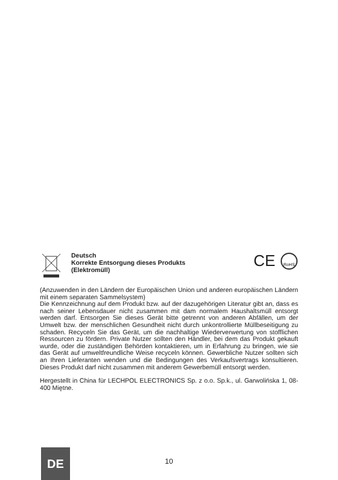Deutsch
Korrekte Entsorgung dieses Produkts
(Elektromüll)
CE
RoHS
(Anzuwenden in den Ländern der Europäischen Union und anderen europäischen Ländern mit einem separaten Sammelsystem)
Die Kennzeichnung auf dem Produkt bzw. auf der dazugehörigen Literatur gibt an, dass es nach seiner Lebensdauer nicht zusammen mit dam normalem Haushaltsmüll entsorgt werden darf. Entsorgen Sie dieses Gerät bitte getrennt von anderen Abfällen, um der Umwelt bzw. der menschlichen Gesundheit nicht durch unkontrollierte Müllbeseitigung zu schaden. Recyceln Sie das Gerät, um die nachhaltige Wiederverwertung von stofflichen Ressourcen zu fördern. Private Nutzer sollten den Händler, bei dem das Produkt gekauft wurde, oder die zuständigen Behörden kontaktieren, um in Erfahrung zu bringen, wie sie das Gerät auf umweltfreundliche Weise recyceln können. Gewerbliche Nutzer sollten sich an Ihren Lieferanten wenden und die Bedingungen des Verkaufsvertrags konsultieren. Dieses Produkt darf nicht zusammen mit anderem Gewerbemüll entsorgt werden.
Hergestellt in China für LECHPOL ELECTRONICS Sp. z o.o. Sp.k., ul. Garwolińska 1, 08-400 Miętne.
DE
10